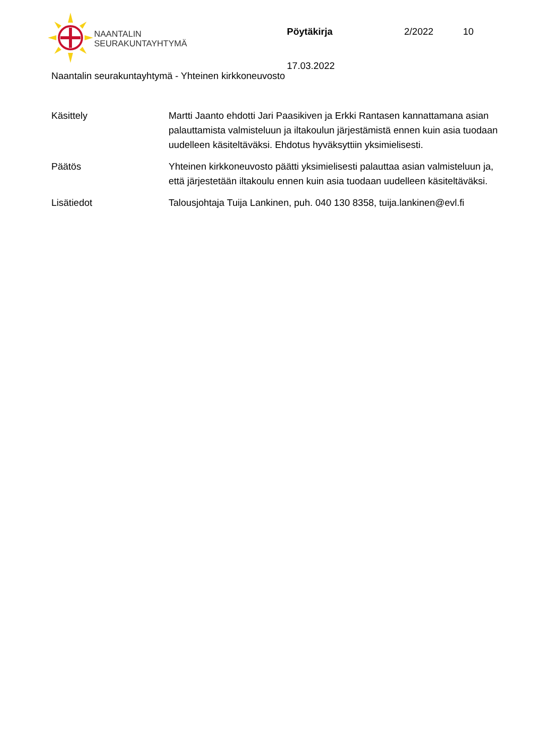NAANTALIN
SEURAKUNTAYHTYMÄ
Pöytäkirja 2/2022 10
17.03.2022
Naantalin seurakuntayhtymä - Yhteinen kirkkoneuvosto
Käsittely Martti Jaanto ehdotti Jari Paasikiven ja Erkki Rantasen kannattamana asian palauttamista valmisteluun ja iltakoulun järjestämistä ennen kuin asia tuodaan uudelleen käsiteltäväksi. Ehdotus hyväksyttiin yksimielisesti.
Päätös Yhteinen kirkkoneuvosto päätti yksimielisesti palauttaa asian valmisteluun ja, että järjestetään iltakoulu ennen kuin asia tuodaan uudelleen käsiteltäväksi.
Lisätiedot Talousjohtaja Tuija Lankinen, puh. 040 130 8358, tuija.lankinen@evl.fi